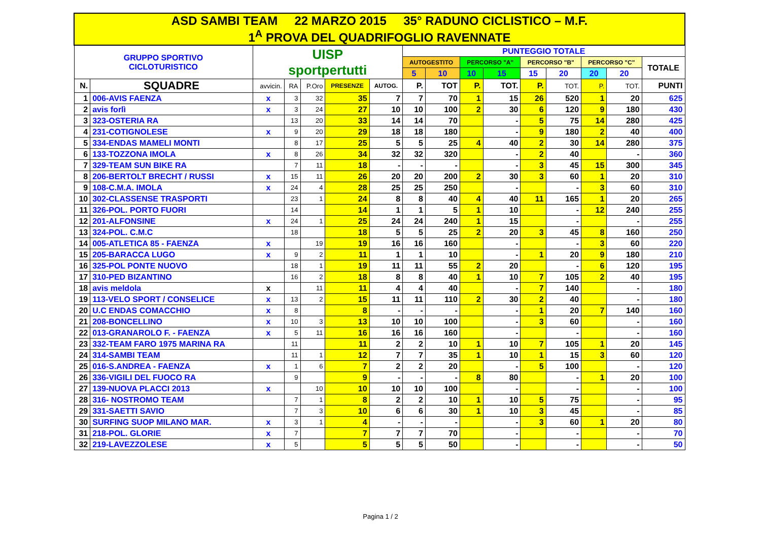| ASD SAMBI TEAM 22 MARZO 2015 35° RADUNO CICLISTICO – M.F. 1<sup>A</sup> PROVA DEL QUADRIFOGLIO RAVENNATE | | | | | | | | | | | | | | | |
| GRUPPO SPORTIVO CICLOTURISTICO | | UISP sportpertutti | | | | | PUNTEGGIO TOTALE | | | | | | | | |
| | | | | | | | AUTOGESTITO | | PERCORSO "A" | | PERCORSO "B" | | PERCORSO "C" | | TOTALE |
| | | | | | | | 5 | 10 | 10 | 15 | 15 | 20 | 20 | 20 | |
| N. | SQUADRE | avvicin. | RA | P.Oro | PRESENZE | AUTOG. | P. | TOT | P. | TOT. | P. | TOT. | P. | TOT. | PUNTI |
| 1 | 006-AVIS FAENZA | x | 3 | 32 | 35 | 7 | 7 | 70 | 1 | 15 | 26 | 520 | 1 | 20 | 625 |
| 2 | avis forlì | x | 3 | 24 | 27 | 10 | 10 | 100 | 2 | 30 | 6 | 120 | 9 | 180 | 430 |
| 3 | 323-OSTERIA RA | | 13 | 20 | 33 | 14 | 14 | 70 | | - | 5 | 75 | 14 | 280 | 425 |
| 4 | 231-COTIGNOLESE | x | 9 | 20 | 29 | 18 | 18 | 180 | | - | 9 | 180 | 2 | 40 | 400 |
| 5 | 334-ENDAS MAMELI MONTI | | 8 | 17 | 25 | 5 | 5 | 25 | 4 | 40 | 2 | 30 | 14 | 280 | 375 |
| 6 | 133-TOZZONA IMOLA | x | 8 | 26 | 34 | 32 | 32 | 320 | | - | 2 | 40 | | - | 360 |
| 7 | 329-TEAM SUN BIKE RA | | 7 | 11 | 18 | - | - | - | | - | 3 | 45 | 15 | 300 | 345 |
| 8 | 206-BERTOLT BRECHT / RUSSI | x | 15 | 11 | 26 | 20 | 20 | 200 | 2 | 30 | 3 | 60 | 1 | 20 | 310 |
| 9 | 108-C.M.A. IMOLA | x | 24 | 4 | 28 | 25 | 25 | 250 | | - | | - | 3 | 60 | 310 |
| 10 | 302-CLASSENSE TRASPORTI | | 23 | 1 | 24 | 8 | 8 | 40 | 4 | 40 | 11 | 165 | 1 | 20 | 265 |
| 11 | 326-POL. PORTO FUORI | | 14 | | 14 | 1 | 1 | 5 | 1 | 10 | | - | 12 | 240 | 255 |
| 12 | 201-ALFONSINE | x | 24 | 1 | 25 | 24 | 24 | 240 | 1 | 15 | | - | | - | 255 |
| 13 | 324-POL. C.M.C | | 18 | | 18 | 5 | 5 | 25 | 2 | 20 | 3 | 45 | 8 | 160 | 250 |
| 14 | 005-ATLETICA 85 - FAENZA | x | | 19 | 19 | 16 | 16 | 160 | | - | | - | 3 | 60 | 220 |
| 15 | 205-BARACCA LUGO | x | 9 | 2 | 11 | 1 | 1 | 10 | | - | 1 | 20 | 9 | 180 | 210 |
| 16 | 325-POL PONTE NUOVO | | 18 | 1 | 19 | 11 | 11 | 55 | 2 | 20 | | - | 6 | 120 | 195 |
| 17 | 310-PED BIZANTINO | | 16 | 2 | 18 | 8 | 8 | 40 | 1 | 10 | 7 | 105 | 2 | 40 | 195 |
| 18 | avis meldola | x | | 11 | 11 | 4 | 4 | 40 | | - | 7 | 140 | | - | 180 |
| 19 | 113-VELO SPORT / CONSELICE | x | 13 | 2 | 15 | 11 | 11 | 110 | 2 | 30 | 2 | 40 | | - | 180 |
| 20 | U.C ENDAS COMACCHIO | x | 8 | | 8 | - | - | - | | - | 1 | 20 | 7 | 140 | 160 |
| 21 | 208-BONCELLINO | x | 10 | 3 | 13 | 10 | 10 | 100 | | - | 3 | 60 | | - | 160 |
| 22 | 013-GRANAROLO F. - FAENZA | x | 5 | 11 | 16 | 16 | 16 | 160 | | - | | - | | - | 160 |
| 23 | 332-TEAM FARO 1975 MARINA RA | | 11 | | 11 | 2 | 2 | 10 | 1 | 10 | 7 | 105 | 1 | 20 | 145 |
| 24 | 314-SAMBI TEAM | | 11 | 1 | 12 | 7 | 7 | 35 | 1 | 10 | 1 | 15 | 3 | 60 | 120 |
| 25 | 016-S.ANDREA - FAENZA | x | 1 | 6 | 7 | 2 | 2 | 20 | | - | 5 | 100 | | - | 120 |
| 26 | 336-VIGILI DEL FUOCO RA | | 9 | | 9 | - | - | - | 8 | 80 | | - | 1 | 20 | 100 |
| 27 | 139-NUOVA PLACCI 2013 | x | | 10 | 10 | 10 | 10 | 100 | | - | | - | | - | 100 |
| 28 | 316- NOSTROMO TEAM | | 7 | 1 | 8 | 2 | 2 | 10 | 1 | 10 | 5 | 75 | | - | 95 |
| 29 | 331-SAETTI SAVIO | | 7 | 3 | 10 | 6 | 6 | 30 | 1 | 10 | 3 | 45 | | - | 85 |
| 30 | SURFING SUOP MILANO MAR. | x | 3 | 1 | 4 | - | - | - | | - | 3 | 60 | 1 | 20 | 80 |
| 31 | 218-POL. GLORIE | x | 7 | | 7 | 7 | 7 | 70 | | - | | - | | - | 70 |
| 32 | 219-LAVEZZOLESE | x | 5 | | 5 | 5 | 5 | 50 | | - | | - | | - | 50 |
Pagina 1 / 2